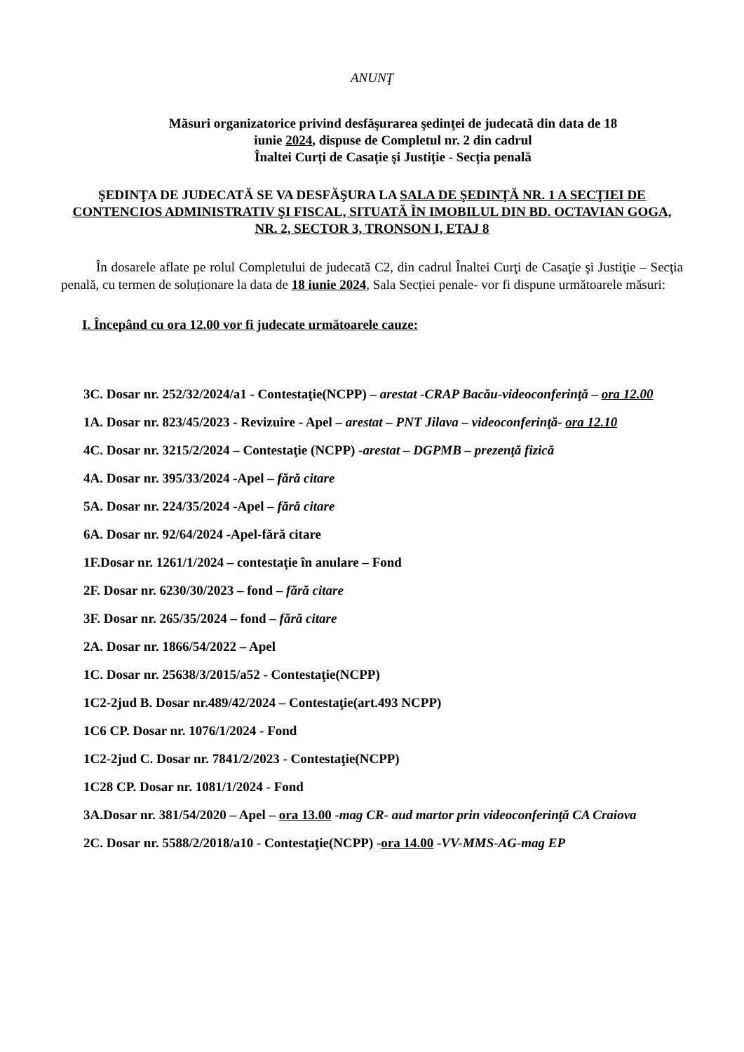ANUNŢ
Măsuri organizatorice privind desfăşurarea şedinţei de judecată din data de 18
iunie 2024, dispuse de Completul nr. 2 din cadrul
Înaltei Curți de Casație şi Justiție - Secția penală
ŞEDINŢA DE JUDECATĂ SE VA DESFĂŞURA LA SALA DE ŞEDINŢĂ NR. 1 A SECŢIEI DE CONTENCIOS ADMINISTRATIV ŞI FISCAL, SITUATĂ ÎN IMOBILUL DIN BD. OCTAVIAN GOGA, NR. 2, SECTOR 3, TRONSON I, ETAJ 8
În dosarele aflate pe rolul Completului de judecată C2, din cadrul Înaltei Curţi de Casaţie şi Justiţie – Secţia penală, cu termen de soluționare la data de 18 iunie 2024, Sala Secției penale- vor fi dispune următoarele măsuri:
I. Începând cu ora 12.00 vor fi judecate următoarele cauze:
3C. Dosar nr. 252/32/2024/a1 - Contestaţie(NCPP) – arestat -CRAP Bacău-videoconferinţă – ora 12.00
1A. Dosar nr. 823/45/2023 - Revizuire - Apel – arestat – PNT Jilava – videoconferinţă- ora 12.10
4C. Dosar nr. 3215/2/2024 – Contestaţie (NCPP) -arestat – DGPMB – prezenţă fizică
4A. Dosar nr. 395/33/2024 -Apel – fără citare
5A. Dosar nr. 224/35/2024 -Apel – fără citare
6A. Dosar nr. 92/64/2024 -Apel-fără citare
1F.Dosar nr. 1261/1/2024 – contestaţie în anulare – Fond
2F. Dosar nr. 6230/30/2023 – fond – fără citare
3F. Dosar nr. 265/35/2024 – fond – fără citare
2A. Dosar nr. 1866/54/2022 – Apel
1C. Dosar nr. 25638/3/2015/a52 - Contestaţie(NCPP)
1C2-2jud B. Dosar nr.489/42/2024 – Contestaţie(art.493 NCPP)
1C6 CP. Dosar nr. 1076/1/2024 - Fond
1C2-2jud C. Dosar nr. 7841/2/2023 - Contestaţie(NCPP)
1C28 CP. Dosar nr. 1081/1/2024 - Fond
3A.Dosar nr. 381/54/2020 – Apel – ora 13.00 -mag CR- aud martor prin videoconferinţă CA Craiova
2C. Dosar nr. 5588/2/2018/a10 - Contestaţie(NCPP) -ora 14.00 -VV-MMS-AG-mag EP